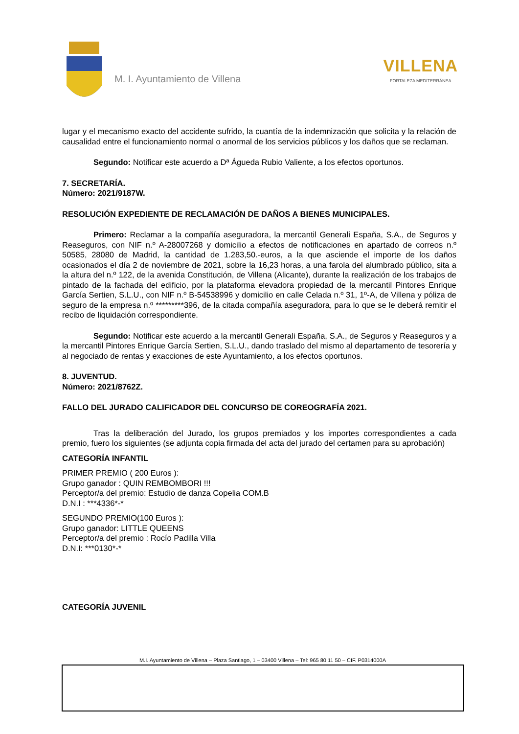M. I. Ayuntamiento de Villena
VILLENA
FORTALEZA MEDITERRÁNEA
lugar y el mecanismo exacto del accidente sufrido, la cuantía de la indemnización que solicita y la relación de causalidad entre el funcionamiento normal o anormal de los servicios públicos y los daños que se reclaman.
Segundo: Notificar este acuerdo a Dª Águeda Rubio Valiente, a los efectos oportunos.
7. SECRETARÍA.
Número: 2021/9187W.
RESOLUCIÓN EXPEDIENTE DE RECLAMACIÓN DE DAÑOS A BIENES MUNICIPALES.
Primero: Reclamar a la compañía aseguradora, la mercantil Generali España, S.A., de Seguros y Reaseguros, con NIF n.º A-28007268 y domicilio a efectos de notificaciones en apartado de correos n.º 50585, 28080 de Madrid, la cantidad de 1.283,50.-euros, a la que asciende el importe de los daños ocasionados el día 2 de noviembre de 2021, sobre la 16,23 horas, a una farola del alumbrado público, sita a la altura del n.º 122, de la avenida Constitución, de Villena (Alicante), durante la realización de los trabajos de pintado de la fachada del edificio, por la plataforma elevadora propiedad de la mercantil Pintores Enrique García Sertien, S.L.U., con NIF n.º B-54538996 y domicilio en calle Celada n.º 31, 1º-A, de Villena y póliza de seguro de la empresa n.º *********396, de la citada compañía aseguradora, para lo que se le deberá remitir el recibo de liquidación correspondiente.
Segundo: Notificar este acuerdo a la mercantil Generali España, S.A., de Seguros y Reaseguros y a la mercantil Pintores Enrique García Sertien, S.L.U., dando traslado del mismo al departamento de tesorería y al negociado de rentas y exacciones de este Ayuntamiento, a los efectos oportunos.
8. JUVENTUD.
Número: 2021/8762Z.
FALLO DEL JURADO CALIFICADOR DEL CONCURSO DE COREOGRAFÍA 2021.
Tras la deliberación del Jurado, los grupos premiados y los importes correspondientes a cada premio, fuero los siguientes (se adjunta copia firmada del acta del jurado del certamen para su aprobación)
CATEGORÍA INFANTIL
PRIMER PREMIO ( 200 Euros ):
Grupo ganador : QUIN REMBOMBORI !!!
Perceptor/a del premio: Estudio de danza Copelia COM.B
D.N.I : ***4336*-*
SEGUNDO PREMIO(100 Euros ):
Grupo ganador: LITTLE QUEENS
Perceptor/a del premio : Rocío Padilla Villa
D.N.I: ***0130*-*
CATEGORÍA JUVENIL
M.I. Ayuntamiento de Villena – Plaza Santiago, 1 – 03400 Villena – Tel: 965 80 11 50 – CIF. P0314000A